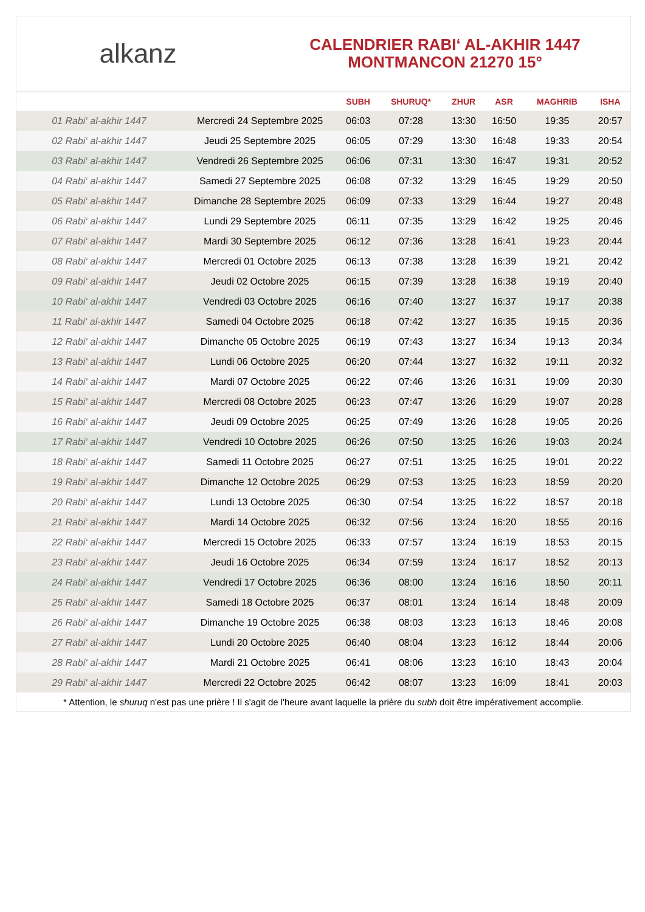alkanz
CALENDRIER RABI‘ AL-AKHIR 1447
MONTMANCON 21270 15°
| | | SUBH | SHURUQ* | ZHUR | ASR | MAGHRIB | ISHA |
| --- | --- | --- | --- | --- | --- | --- | --- |
| 01 Rabi‘ al-akhir 1447 | Mercredi 24 Septembre 2025 | 06:03 | 07:28 | 13:30 | 16:50 | 19:35 | 20:57 |
| 02 Rabi‘ al-akhir 1447 | Jeudi 25 Septembre 2025 | 06:05 | 07:29 | 13:30 | 16:48 | 19:33 | 20:54 |
| 03 Rabi‘ al-akhir 1447 | Vendredi 26 Septembre 2025 | 06:06 | 07:31 | 13:30 | 16:47 | 19:31 | 20:52 |
| 04 Rabi‘ al-akhir 1447 | Samedi 27 Septembre 2025 | 06:08 | 07:32 | 13:29 | 16:45 | 19:29 | 20:50 |
| 05 Rabi‘ al-akhir 1447 | Dimanche 28 Septembre 2025 | 06:09 | 07:33 | 13:29 | 16:44 | 19:27 | 20:48 |
| 06 Rabi‘ al-akhir 1447 | Lundi 29 Septembre 2025 | 06:11 | 07:35 | 13:29 | 16:42 | 19:25 | 20:46 |
| 07 Rabi‘ al-akhir 1447 | Mardi 30 Septembre 2025 | 06:12 | 07:36 | 13:28 | 16:41 | 19:23 | 20:44 |
| 08 Rabi‘ al-akhir 1447 | Mercredi 01 Octobre 2025 | 06:13 | 07:38 | 13:28 | 16:39 | 19:21 | 20:42 |
| 09 Rabi‘ al-akhir 1447 | Jeudi 02 Octobre 2025 | 06:15 | 07:39 | 13:28 | 16:38 | 19:19 | 20:40 |
| 10 Rabi‘ al-akhir 1447 | Vendredi 03 Octobre 2025 | 06:16 | 07:40 | 13:27 | 16:37 | 19:17 | 20:38 |
| 11 Rabi‘ al-akhir 1447 | Samedi 04 Octobre 2025 | 06:18 | 07:42 | 13:27 | 16:35 | 19:15 | 20:36 |
| 12 Rabi‘ al-akhir 1447 | Dimanche 05 Octobre 2025 | 06:19 | 07:43 | 13:27 | 16:34 | 19:13 | 20:34 |
| 13 Rabi‘ al-akhir 1447 | Lundi 06 Octobre 2025 | 06:20 | 07:44 | 13:27 | 16:32 | 19:11 | 20:32 |
| 14 Rabi‘ al-akhir 1447 | Mardi 07 Octobre 2025 | 06:22 | 07:46 | 13:26 | 16:31 | 19:09 | 20:30 |
| 15 Rabi‘ al-akhir 1447 | Mercredi 08 Octobre 2025 | 06:23 | 07:47 | 13:26 | 16:29 | 19:07 | 20:28 |
| 16 Rabi‘ al-akhir 1447 | Jeudi 09 Octobre 2025 | 06:25 | 07:49 | 13:26 | 16:28 | 19:05 | 20:26 |
| 17 Rabi‘ al-akhir 1447 | Vendredi 10 Octobre 2025 | 06:26 | 07:50 | 13:25 | 16:26 | 19:03 | 20:24 |
| 18 Rabi‘ al-akhir 1447 | Samedi 11 Octobre 2025 | 06:27 | 07:51 | 13:25 | 16:25 | 19:01 | 20:22 |
| 19 Rabi‘ al-akhir 1447 | Dimanche 12 Octobre 2025 | 06:29 | 07:53 | 13:25 | 16:23 | 18:59 | 20:20 |
| 20 Rabi‘ al-akhir 1447 | Lundi 13 Octobre 2025 | 06:30 | 07:54 | 13:25 | 16:22 | 18:57 | 20:18 |
| 21 Rabi‘ al-akhir 1447 | Mardi 14 Octobre 2025 | 06:32 | 07:56 | 13:24 | 16:20 | 18:55 | 20:16 |
| 22 Rabi‘ al-akhir 1447 | Mercredi 15 Octobre 2025 | 06:33 | 07:57 | 13:24 | 16:19 | 18:53 | 20:15 |
| 23 Rabi‘ al-akhir 1447 | Jeudi 16 Octobre 2025 | 06:34 | 07:59 | 13:24 | 16:17 | 18:52 | 20:13 |
| 24 Rabi‘ al-akhir 1447 | Vendredi 17 Octobre 2025 | 06:36 | 08:00 | 13:24 | 16:16 | 18:50 | 20:11 |
| 25 Rabi‘ al-akhir 1447 | Samedi 18 Octobre 2025 | 06:37 | 08:01 | 13:24 | 16:14 | 18:48 | 20:09 |
| 26 Rabi‘ al-akhir 1447 | Dimanche 19 Octobre 2025 | 06:38 | 08:03 | 13:23 | 16:13 | 18:46 | 20:08 |
| 27 Rabi‘ al-akhir 1447 | Lundi 20 Octobre 2025 | 06:40 | 08:04 | 13:23 | 16:12 | 18:44 | 20:06 |
| 28 Rabi‘ al-akhir 1447 | Mardi 21 Octobre 2025 | 06:41 | 08:06 | 13:23 | 16:10 | 18:43 | 20:04 |
| 29 Rabi‘ al-akhir 1447 | Mercredi 22 Octobre 2025 | 06:42 | 08:07 | 13:23 | 16:09 | 18:41 | 20:03 |
* Attention, le shuruq n'est pas une prière ! Il s'agit de l'heure avant laquelle la prière du subh doit être impérativement accomplie.